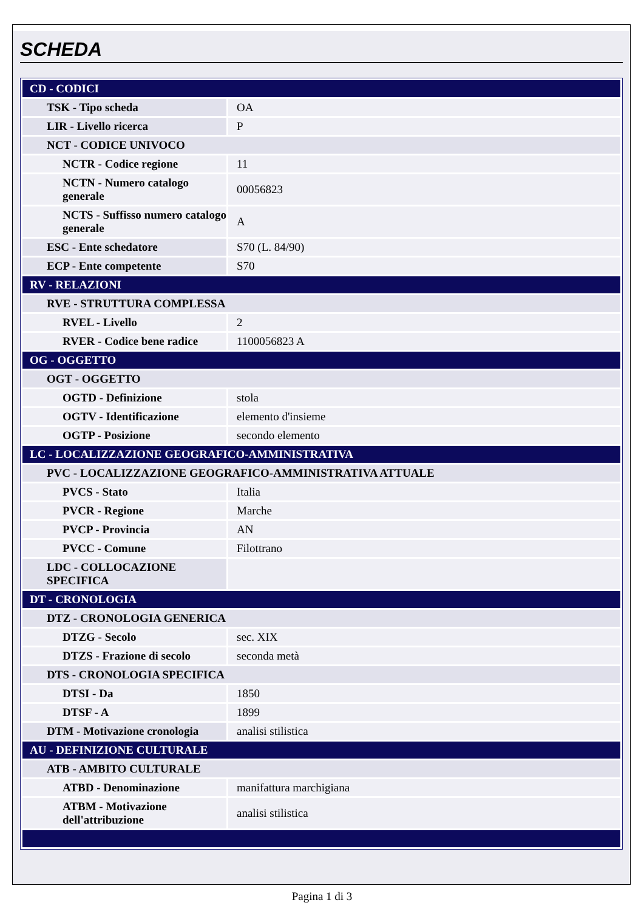SCHEDA
| CD - CODICI | |
| TSK - Tipo scheda | OA |
| LIR - Livello ricerca | P |
| NCT - CODICE UNIVOCO | |
| NCTR - Codice regione | 11 |
| NCTN - Numero catalogo generale | 00056823 |
| NCTS - Suffisso numero catalogo generale | A |
| ESC - Ente schedatore | S70 (L. 84/90) |
| ECP - Ente competente | S70 |
| RV - RELAZIONI | |
| RVE - STRUTTURA COMPLESSA | |
| RVEL - Livello | 2 |
| RVER - Codice bene radice | 1100056823 A |
| OG - OGGETTO | |
| OGT - OGGETTO | |
| OGTD - Definizione | stola |
| OGTV - Identificazione | elemento d'insieme |
| OGTP - Posizione | secondo elemento |
| LC - LOCALIZZAZIONE GEOGRAFICO-AMMINISTRATIVA | |
| PVC - LOCALIZZAZIONE GEOGRAFICO-AMMINISTRATIVA ATTUALE | |
| PVCS - Stato | Italia |
| PVCR - Regione | Marche |
| PVCP - Provincia | AN |
| PVCC - Comune | Filottrano |
| LDC - COLLOCAZIONE SPECIFICA | |
| DT - CRONOLOGIA | |
| DTZ - CRONOLOGIA GENERICA | |
| DTZG - Secolo | sec. XIX |
| DTZS - Frazione di secolo | seconda metà |
| DTS - CRONOLOGIA SPECIFICA | |
| DTSI - Da | 1850 |
| DTSF - A | 1899 |
| DTM - Motivazione cronologia | analisi stilistica |
| AU - DEFINIZIONE CULTURALE | |
| ATB - AMBITO CULTURALE | |
| ATBD - Denominazione | manifattura marchigiana |
| ATBM - Motivazione dell'attribuzione | analisi stilistica |
Pagina 1 di 3